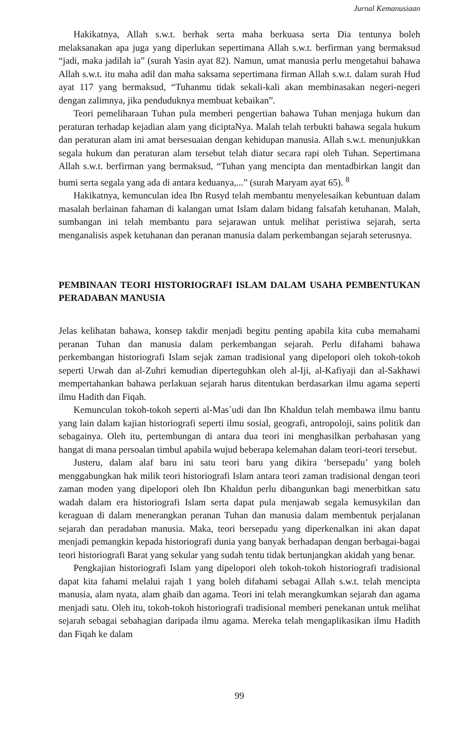Jurnal Kemanusiaan
Hakikatnya, Allah s.w.t. berhak serta maha berkuasa serta Dia tentunya boleh melaksanakan apa juga yang diperlukan sepertimana Allah s.w.t. berfirman yang bermaksud “jadi, maka jadilah ia” (surah Yasin ayat 82). Namun, umat manusia perlu mengetahui bahawa Allah s.w.t. itu maha adil dan maha saksama sepertimana firman Allah s.w.t. dalam surah Hud ayat 117 yang bermaksud, “Tuhanmu tidak sekali-kali akan membinasakan negeri-negeri dengan zalimnya, jika penduduknya membuat kebaikan”.
Teori pemeliharaan Tuhan pula memberi pengertian bahawa Tuhan menjaga hukum dan peraturan terhadap kejadian alam yang diciptaNya. Malah telah terbukti bahawa segala hukum dan peraturan alam ini amat bersesuaian dengan kehidupan manusia. Allah s.w.t. menunjukkan segala hukum dan peraturan alam tersebut telah diatur secara rapi oleh Tuhan. Sepertimana Allah s.w.t. berfirman yang bermaksud, “Tuhan yang mencipta dan mentadbirkan langit dan bumi serta segala yang ada di antara keduanya,...” (surah Maryam ayat 65). <sup>8</sup>
Hakikatnya, kemunculan idea Ibn Rusyd telah membantu menyelesaikan kebuntuan dalam masalah berlainan fahaman di kalangan umat Islam dalam bidang falsafah ketuhanan. Malah, sumbangan ini telah membantu para sejarawan untuk melihat peristiwa sejarah, serta menganalisis aspek ketuhanan dan peranan manusia dalam perkembangan sejarah seterusnya.
PEMBINAAN TEORI HISTORIOGRAFI ISLAM DALAM USAHA PEMBENTUKAN PERADABAN MANUSIA
Jelas kelihatan bahawa, konsep takdir menjadi begitu penting apabila kita cuba memahami peranan Tuhan dan manusia dalam perkembangan sejarah. Perlu difahami bahawa perkembangan historiografi Islam sejak zaman tradisional yang dipelopori oleh tokoh-tokoh seperti Urwah dan al-Zuhri kemudian diperteguhkan oleh al-Iji, al-Kafiyaji dan al-Sakhawi mempertahankan bahawa perlakuan sejarah harus ditentukan berdasarkan ilmu agama seperti ilmu Hadith dan Fiqah.
Kemunculan tokoh-tokoh seperti al-Mas`udi dan Ibn Khaldun telah membawa ilmu bantu yang lain dalam kajian historiografi seperti ilmu sosial, geografi, antropoloji, sains politik dan sebagainya. Oleh itu, pertembungan di antara dua teori ini menghasilkan perbahasan yang hangat di mana persoalan timbul apabila wujud beberapa kelemahan dalam teori-teori tersebut.
Justeru, dalam alaf baru ini satu teori baru yang dikira ‘bersepadu’ yang boleh menggabungkan hak milik teori historiografi Islam antara teori zaman tradisional dengan teori zaman moden yang dipelopori oleh Ibn Khaldun perlu dibangunkan bagi menerbitkan satu wadah dalam era historiografi Islam serta dapat pula menjawab segala kemusykilan dan keraguan di dalam menerangkan peranan Tuhan dan manusia dalam membentuk perjalanan sejarah dan peradaban manusia. Maka, teori bersepadu yang diperkenalkan ini akan dapat menjadi pemangkin kepada historiografi dunia yang banyak berhadapan dengan berbagai-bagai teori historiografi Barat yang sekular yang sudah tentu tidak bertunjangkan akidah yang benar.
Pengkajian historiografi Islam yang dipelopori oleh tokoh-tokoh historiografi tradisional dapat kita fahami melalui rajah 1 yang boleh difahami sebagai Allah s.w.t. telah mencipta manusia, alam nyata, alam ghaib dan agama. Teori ini telah merangkumkan sejarah dan agama menjadi satu. Oleh itu, tokoh-tokoh historiografi tradisional memberi penekanan untuk melihat sejarah sebagai sebahagian daripada ilmu agama. Mereka telah mengaplikasikan ilmu Hadith dan Fiqah ke dalam
99